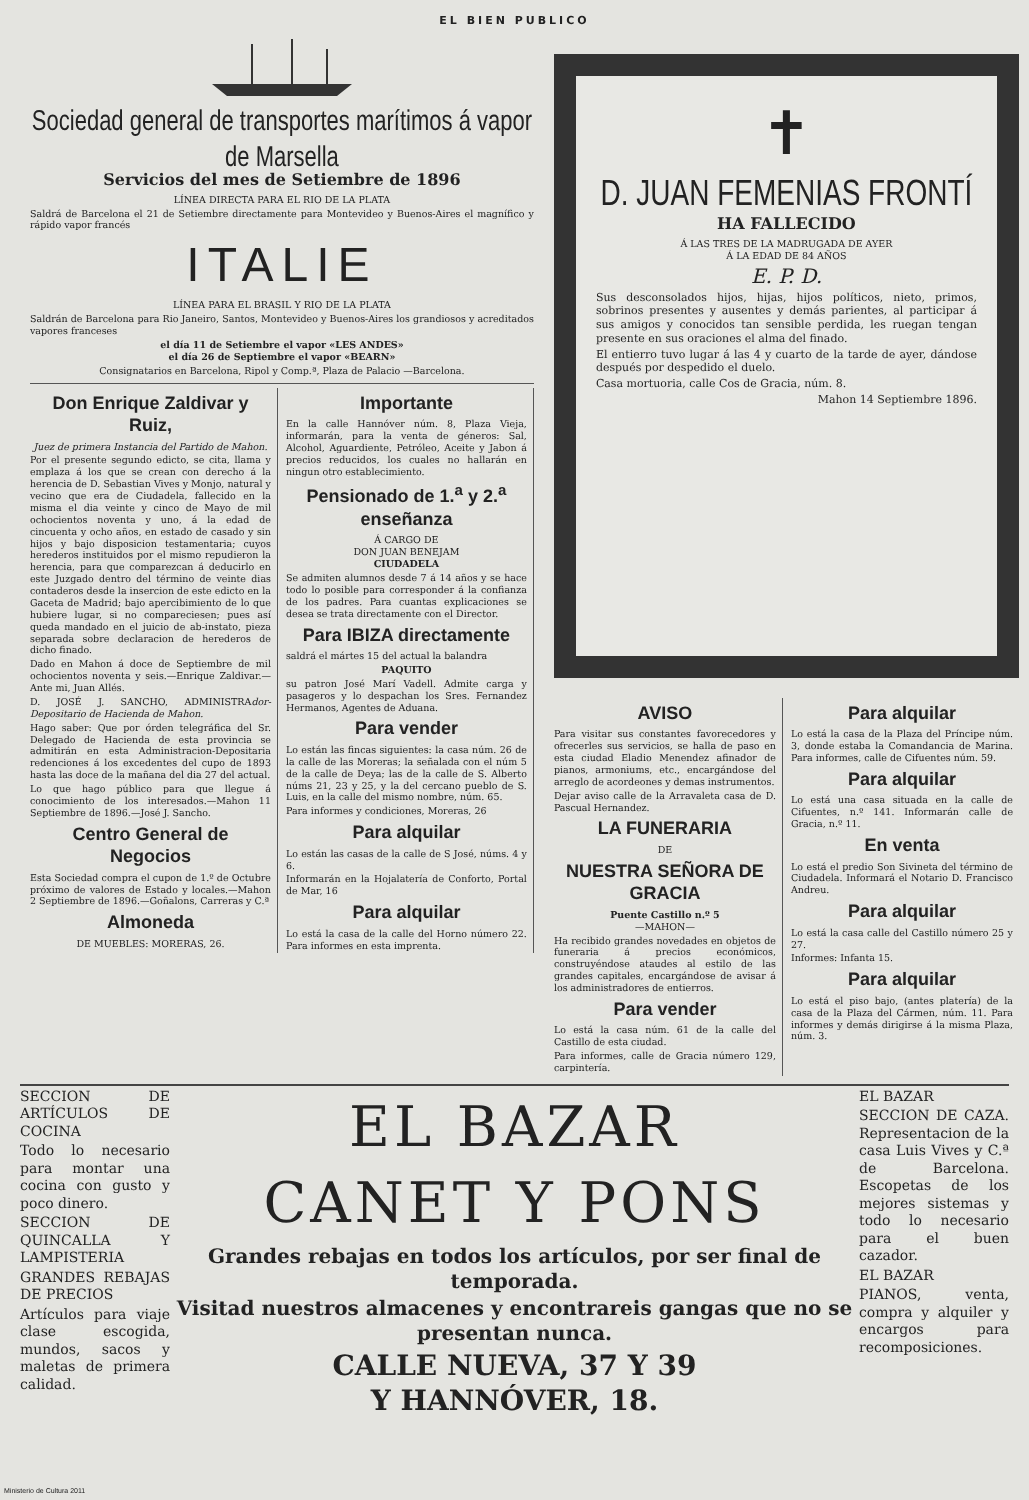EL BIEN PUBLICO
Sociedad general de transportes marítimos á vapor de Marsella
Servicios del mes de Setiembre de 1896
LÍNEA DIRECTA PARA EL RIO DE LA PLATA
Saldrá de Barcelona el 21 de Setiembre directamente para Montevideo y Buenos-Aires el magnífico y rápido vapor francés
ITALIE
LÍNEA PARA EL BRASIL Y RIO DE LA PLATA
Saldrán de Barcelona para Rio Janeiro, Santos, Montevideo y Buenos-Aires los grandiosos y acreditados vapores franceses
el día 11 de Setiembre el vapor «LES ANDES»
el día 26 de Septiembre el vapor «BEARN»
Consignatarios en Barcelona, Ripol y Comp.ª, Plaza de Palacio —Barcelona.
Don Enrique Zaldivar y Ruiz,
Juez de primera Instancia del Partido de Mahon.
Por el presente segundo edicto, se cita, llama y emplaza á los que se crean con derecho á la herencia de D. Sebastian Vives y Monjo, natural y vecino que era de Ciudadela, fallecido en la misma el dia veinte y cinco de Mayo de mil ochocientos noventa y uno, á la edad de cincuenta y ocho años, en estado de casado y sin hijos y bajo disposicion testamentaria; cuyos herederos instituidos por el mismo repudieron la herencia, para que comparezcan á deducirlo en este Juzgado dentro del término de veinte dias contaderos desde la insercion de este edicto en la Gaceta de Madrid; bajo apercibimiento de lo que hubiere lugar, si no compareciesen; pues así queda mandado en el juicio de ab-instato, pieza separada sobre declaracion de herederos de dicho finado.
Dado en Mahon á doce de Septiembre de mil ochocientos noventa y seis.—Enrique Zaldivar.—Ante mi, Juan Allés.
D. JOSÉ J. SANCHO, ADMINISTRAdor-Depositario de Hacienda de Mahon.
Hago saber: Que por órden telegráfica del Sr. Delegado de Hacienda de esta provincia se admitirán en esta Administracion-Depositaria redenciones á los excedentes del cupo de 1893 hasta las doce de la mañana del dia 27 del actual.
Lo que hago público para que llegue á conocimiento de los interesados.—Mahon 11 Septiembre de 1896.—José J. Sancho.
Centro General de Negocios
Esta Sociedad compra el cupon de 1.º de Octubre próximo de valores de Estado y locales.—Mahon 2 Septiembre de 1896.—Goñalons, Carreras y C.ª
Almoneda
DE MUEBLES: MORERAS, 26.
Importante
En la calle Hannóver núm. 8, Plaza Vieja, informarán, para la venta de géneros: Sal, Alcohol, Aguardiente, Petróleo, Aceite y Jabon á precios reducidos, los cuales no hallarán en ningun otro establecimiento.
Pensionado de 1.<sup>a</sup> y 2.<sup>a</sup> enseñanza
Á CARGO DE
DON JUAN BENEJAM
CIUDADELA
Se admiten alumnos desde 7 á 14 años y se hace todo lo posible para corresponder á la confianza de los padres. Para cuantas explicaciones se desea se trata directamente con el Director.
Para IBIZA directamente
saldrá el mártes 15 del actual la balandra
PAQUITO
su patron José Marí Vadell. Admite carga y pasageros y lo despachan los Sres. Fernandez Hermanos, Agentes de Aduana.
Para vender
Lo están las fincas siguientes: la casa núm. 26 de la calle de las Moreras; la señalada con el núm 5 de la calle de Deya; las de la calle de S. Alberto núms 21, 23 y 25, y la del cercano pueblo de S. Luis, en la calle del mismo nombre, núm. 65.
Para informes y condiciones, Moreras, 26
Para alquilar
Lo están las casas de la calle de S José, núms. 4 y 6.
Informarán en la Hojalatería de Conforto, Portal de Mar, 16
Para alquilar
Lo está la casa de la calle del Horno número 22. Para informes en esta imprenta.
✝
D. JUAN FEMENIAS FRONTÍ
HA FALLECIDO
Á LAS TRES DE LA MADRUGADA DE AYER
Á LA EDAD DE 84 AÑOS
E. P. D.
Sus desconsolados hijos, hijas, hijos políticos, nieto, primos, sobrinos presentes y ausentes y demás parientes, al participar á sus amigos y conocidos tan sensible perdida, les ruegan tengan presente en sus oraciones el alma del finado.
El entierro tuvo lugar á las 4 y cuarto de la tarde de ayer, dándose después por despedido el duelo.
Casa mortuoria, calle Cos de Gracia, núm. 8.
Mahon 14 Septiembre 1896.
AVISO
Para visitar sus constantes favorecedores y ofrecerles sus servicios, se halla de paso en esta ciudad Eladio Menendez afinador de pianos, armoniums, etc., encargándose del arreglo de acordeones y demas instrumentos.
Dejar aviso calle de la Arravaleta casa de D. Pascual Hernandez.
LA FUNERARIA
DE
NUESTRA SEÑORA DE GRACIA
Puente Castillo n.º 5
—MAHON—
Ha recibido grandes novedades en objetos de funeraria á precios económicos, construyéndose ataudes al estilo de las grandes capitales, encargándose de avisar á los administradores de entierros.
Para vender
Lo está la casa núm. 61 de la calle del Castillo de esta ciudad.
Para informes, calle de Gracia número 129, carpintería.
Para alquilar
Lo está la casa de la Plaza del Príncipe núm. 3, donde estaba la Comandancia de Marina. Para informes, calle de Cifuentes núm. 59.
Para alquilar
Lo está una casa situada en la calle de Cifuentes, n.º 141. Informarán calle de Gracia, n.º 11.
En venta
Lo está el predio Son Sivineta del término de Ciudadela. Informará el Notario D. Francisco Andreu.
Para alquilar
Lo está la casa calle del Castillo número 25 y 27.
Informes: Infanta 15.
Para alquilar
Lo está el piso bajo, (antes platería) de la casa de la Plaza del Cármen, núm. 11. Para informes y demás dirigirse á la misma Plaza, núm. 3.
SECCION DE ARTÍCULOS DE COCINA
Todo lo necesario para montar una cocina con gusto y poco dinero.
SECCION DE QUINCALLA Y LAMPISTERIA
GRANDES REBAJAS DE PRECIOS
Artículos para viaje clase escogida, mundos, sacos y maletas de primera calidad.
EL BAZAR
CANET Y PONS
Grandes rebajas en todos los artículos, por ser final de temporada.
Visitad nuestros almacenes y encontrareis gangas que no se presentan nunca.
CALLE NUEVA, 37 Y 39
Y HANNÓVER, 18.
EL BAZAR
SECCION DE CAZA. Representacion de la casa Luis Vives y C.ª de Barcelona. Escopetas de los mejores sistemas y todo lo necesario para el buen cazador.
EL BAZAR
PIANOS, venta, compra y alquiler y encargos para recomposiciones.
Ministerio de Cultura 2011